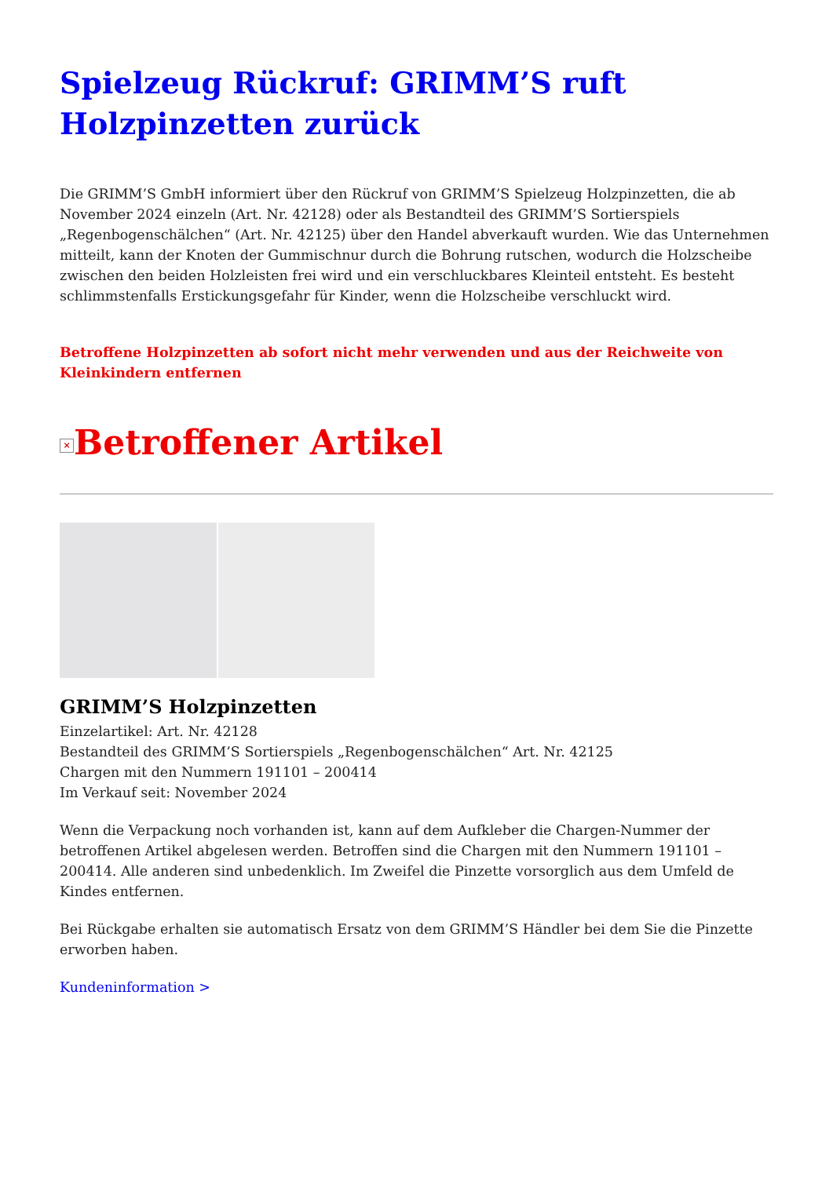Spielzeug Rückruf: GRIMM’S ruft Holzpinzetten zurück
Die GRIMM’S GmbH informiert über den Rückruf von GRIMM’S Spielzeug Holzpinzetten, die ab November 2024 einzeln (Art. Nr. 42128) oder als Bestandteil des GRIMM’S Sortierspiels „Regenbogenschälchen“ (Art. Nr. 42125) über den Handel abverkauft wurden. Wie das Unternehmen mitteilt, kann der Knoten der Gummischnur durch die Bohrung rutschen, wodurch die Holzscheibe zwischen den beiden Holzleisten frei wird und ein verschluckbares Kleinteil entsteht. Es besteht schlimmstenfalls Erstickungsgefahr für Kinder, wenn die Holzscheibe verschluckt wird.
Betroffene Holzpinzetten ab sofort nicht mehr verwenden und aus der Reichweite von Kleinkindern entfernen
× Betroffener Artikel
GRIMM’S Holzpinzetten
Einzelartikel: Art. Nr. 42128
Bestandteil des GRIMM’S Sortierspiels „Regenbogenschälchen“ Art. Nr. 42125
Chargen mit den Nummern 191101 – 200414
Im Verkauf seit: November 2024
Wenn die Verpackung noch vorhanden ist, kann auf dem Aufkleber die Chargen-Nummer der betroffenen Artikel abgelesen werden. Betroffen sind die Chargen mit den Nummern 191101 – 200414. Alle anderen sind unbedenklich. Im Zweifel die Pinzette vorsorglich aus dem Umfeld de Kindes entfernen.
Bei Rückgabe erhalten sie automatisch Ersatz von dem GRIMM’S Händler bei dem Sie die Pinzette erworben haben.
Kundeninformation >